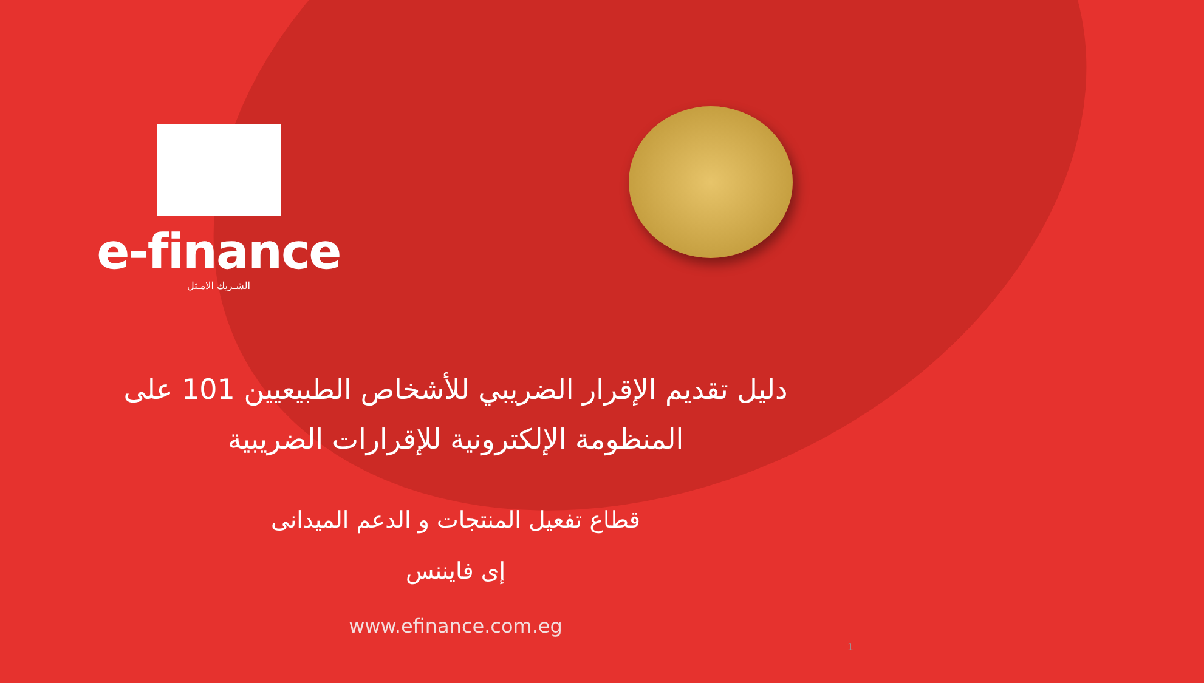e-finance
الشـريك الامـثل
دليل تقديم الإقرار الضريبي للأشخاص الطبيعيين 101 على المنظومة الإلكترونية للإقرارات الضريبية
قطاع تفعيل المنتجات و الدعم الميدانى
إى فايننس
www.efinance.com.eg
1